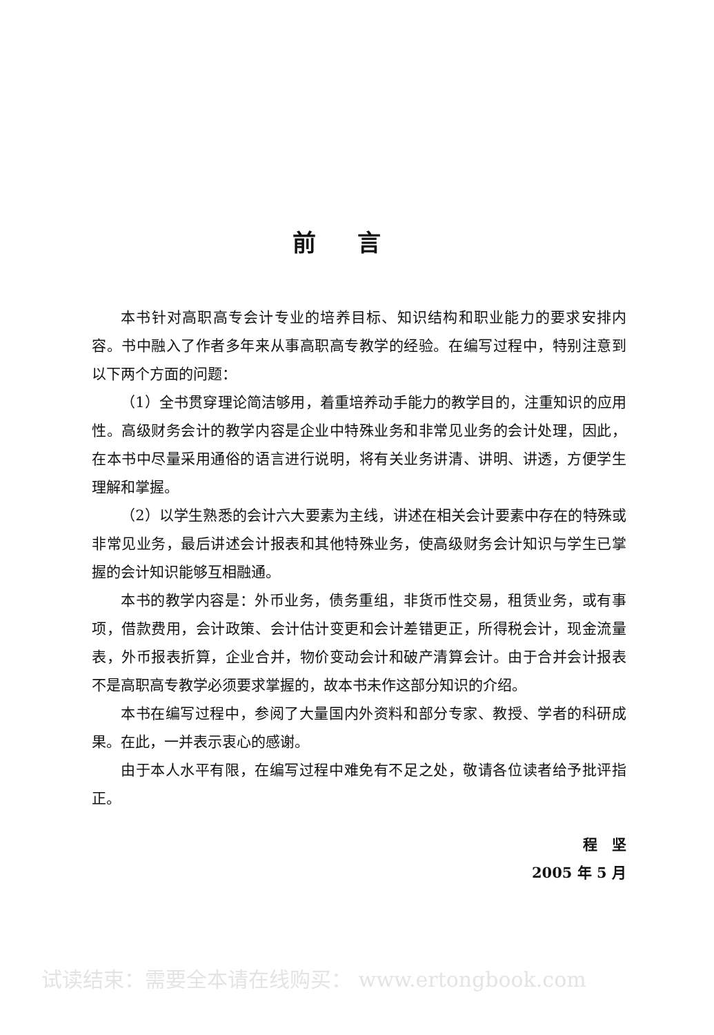前言
本书针对高职高专会计专业的培养目标、知识结构和职业能力的要求安排内容。书中融入了作者多年来从事高职高专教学的经验。在编写过程中，特别注意到以下两个方面的问题：
（1）全书贯穿理论简洁够用，着重培养动手能力的教学目的，注重知识的应用性。高级财务会计的教学内容是企业中特殊业务和非常见业务的会计处理，因此，在本书中尽量采用通俗的语言进行说明，将有关业务讲清、讲明、讲透，方便学生理解和掌握。
（2）以学生熟悉的会计六大要素为主线，讲述在相关会计要素中存在的特殊或非常见业务，最后讲述会计报表和其他特殊业务，使高级财务会计知识与学生已掌握的会计知识能够互相融通。
本书的教学内容是：外币业务，债务重组，非货币性交易，租赁业务，或有事项，借款费用，会计政策、会计估计变更和会计差错更正，所得税会计，现金流量表，外币报表折算，企业合并，物价变动会计和破产清算会计。由于合并会计报表不是高职高专教学必须要求掌握的，故本书未作这部分知识的介绍。
本书在编写过程中，参阅了大量国内外资料和部分专家、教授、学者的科研成果。在此，一并表示衷心的感谢。
由于本人水平有限，在编写过程中难免有不足之处，敬请各位读者给予批评指正。
程　坚
2005 年 5 月
试读结束：需要全本请在线购买： www.ertongbook.com